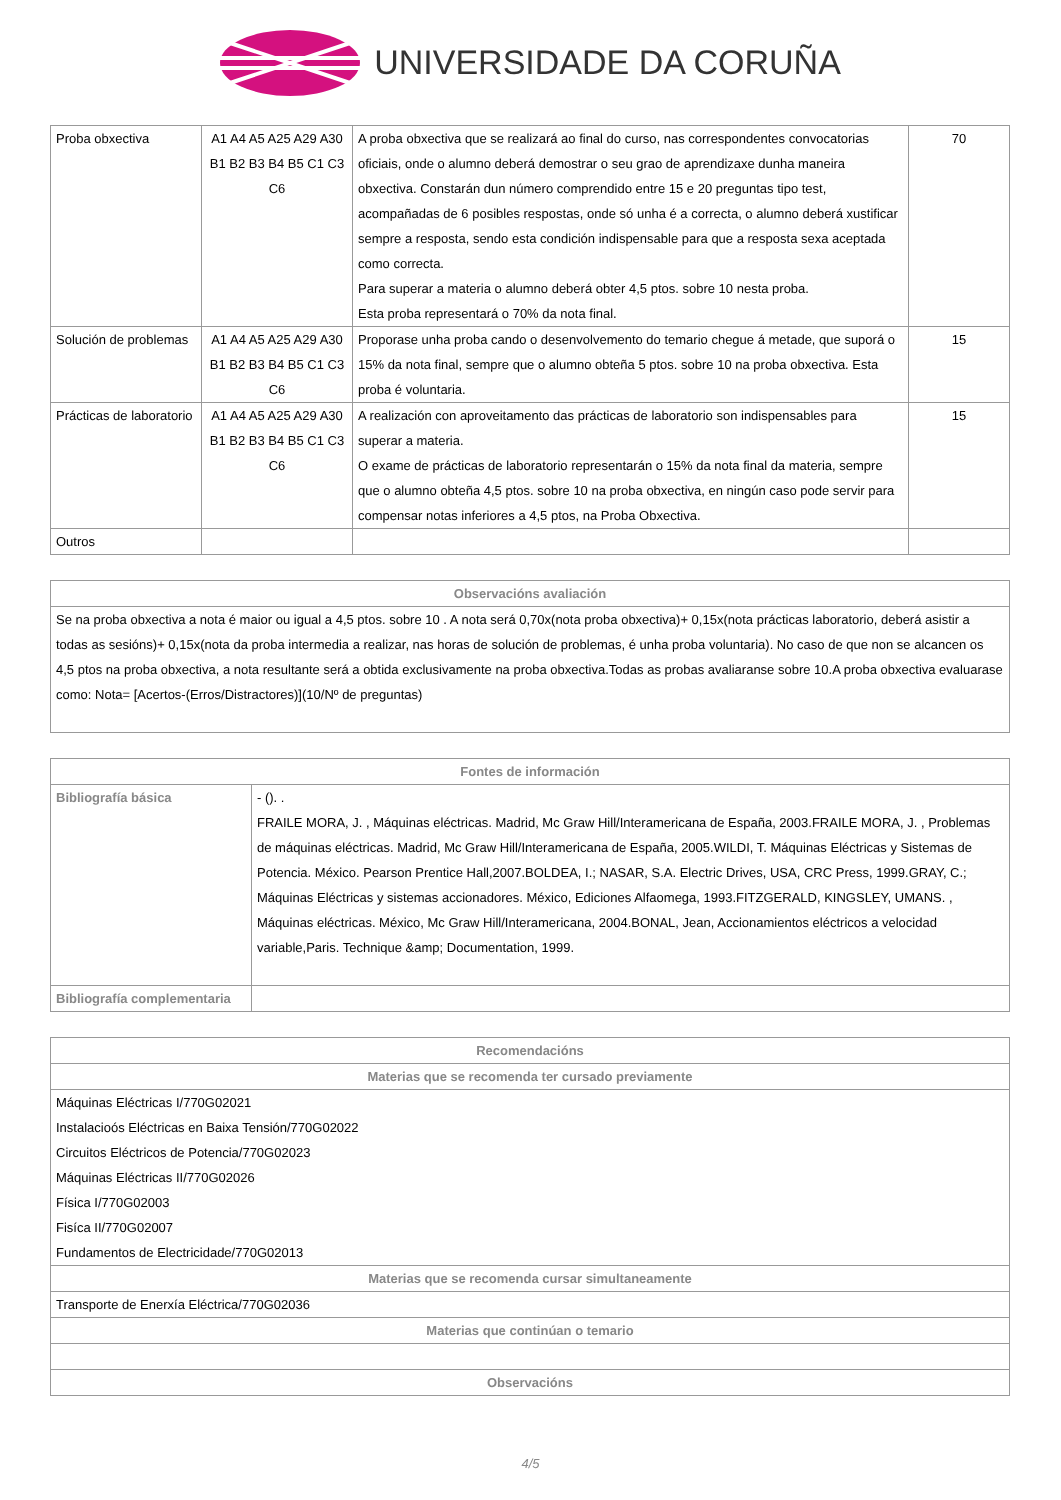UNIVERSIDADE DA CORUÑA
| Proba obxectiva | A1 A4 A5 A25 A29 A30 B1 B2 B3 B4 B5 C1 C3 C6 | A proba obxectiva que se realizará ao final do curso, nas correspondentes convocatorias oficiais, onde o alumno deberá demostrar o seu grao de aprendizaxe dunha maneira obxectiva. Constarán dun número comprendido entre 15 e 20 preguntas tipo test, acompañadas de 6 posibles respostas, onde só unha é a correcta, o alumno deberá xustificar sempre a resposta, sendo esta condición indispensable para que a resposta sexa aceptada como correcta. Para superar a materia o alumno deberá obter 4,5 ptos. sobre 10 nesta proba. Esta proba representará o 70% da nota final. | 70 |
| Solución de problemas | A1 A4 A5 A25 A29 A30 B1 B2 B3 B4 B5 C1 C3 C6 | Proporase unha proba cando o desenvolvemento do temario chegue á metade, que suporá o 15% da nota final, sempre que o alumno obteña 5 ptos. sobre 10 na proba obxectiva. Esta proba é voluntaria. | 15 |
| Prácticas de laboratorio | A1 A4 A5 A25 A29 A30 B1 B2 B3 B4 B5 C1 C3 C6 | A realización con aproveitamento das prácticas de laboratorio son indispensables para superar a materia. O exame de prácticas de laboratorio representarán o 15% da nota final da materia, sempre que o alumno obteña 4,5 ptos. sobre 10 na proba obxectiva, en ningún caso pode servir para compensar notas inferiores a 4,5 ptos, na Proba Obxectiva. | 15 |
| Outros | | | |
| Observacións avaliación |
| --- |
| Se na proba obxectiva a nota é maior ou igual a 4,5 ptos. sobre 10 . A nota será 0,70x(nota proba obxectiva)+ 0,15x(nota prácticas laboratorio, deberá asistir a todas as sesións)+ 0,15x(nota da proba intermedia a realizar, nas horas de solución de problemas, é unha proba voluntaria). No caso de que non se alcancen os 4,5 ptos na proba obxectiva, a nota resultante será a obtida exclusivamente na proba obxectiva.Todas as probas avaliaranse sobre 10.A proba obxectiva evaluarase como: Nota= [Acertos-(Erros/Distractores)](10/Nº de preguntas) |
| Fontes de información | |
| --- | --- |
| Bibliografía básica | - (). . FRAILE MORA, J. , Máquinas eléctricas. Madrid, Mc Graw Hill/Interamericana de España, 2003.FRAILE MORA, J. , Problemas de máquinas eléctricas. Madrid, Mc Graw Hill/Interamericana de España, 2005.WILDI, T. Máquinas Eléctricas y Sistemas de Potencia. México. Pearson Prentice Hall,2007.BOLDEA, I.; NASAR, S.A. Electric Drives, USA, CRC Press, 1999.GRAY, C.; Máquinas Eléctricas y sistemas accionadores. México, Ediciones Alfaomega, 1993.FITZGERALD, KINGSLEY, UMANS. , Máquinas eléctricas. México, Mc Graw Hill/Interamericana, 2004.BONAL, Jean, Accionamientos eléctricos a velocidad variable,Paris. Technique &amp; Documentation, 1999. |
| Bibliografía complementaria | |
| Recomendacións |
| --- |
| Materias que se recomenda ter cursado previamente |
| Máquinas Eléctricas I/770G02021 Instalacioós Eléctricas en Baixa Tensión/770G02022 Circuitos Eléctricos de Potencia/770G02023 Máquinas Eléctricas II/770G02026 Física I/770G02003 Fisíca II/770G02007 Fundamentos de Electricidade/770G02013 |
| Materias que se recomenda cursar simultaneamente |
| Transporte de Enerxía Eléctrica/770G02036 |
| Materias que continúan o temario |
| Observacións |
4/5